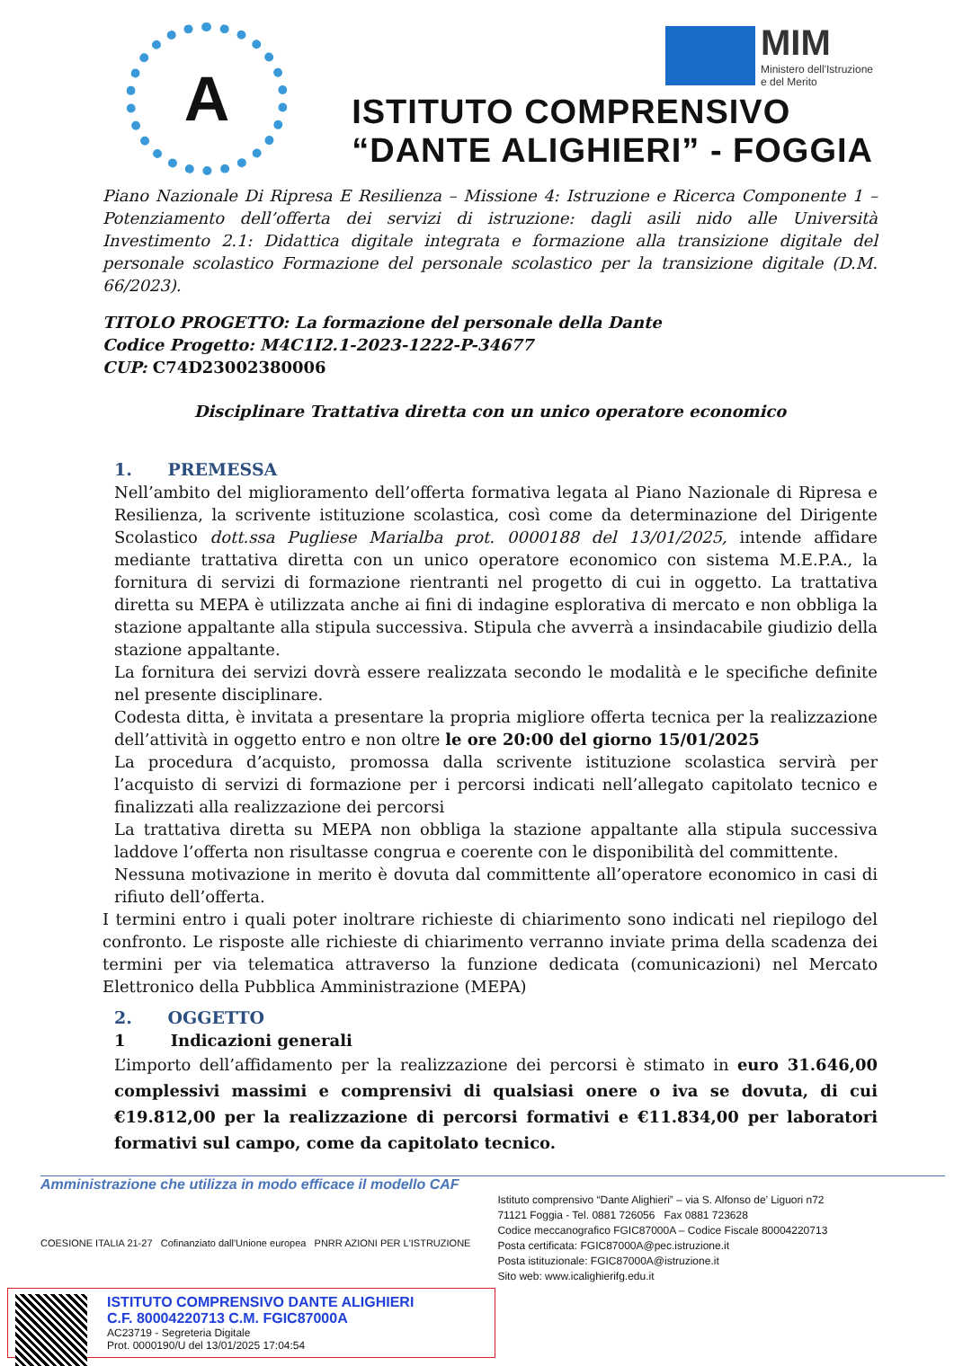A
MIM
Ministero dell'Istruzione
e del Merito
ISTITUTO COMPRENSIVO
“DANTE ALIGHIERI” - FOGGIA
Piano Nazionale Di Ripresa E Resilienza – Missione 4: Istruzione e Ricerca Componente 1 – Potenziamento dell’offerta dei servizi di istruzione: dagli asili nido alle Università Investimento 2.1: Didattica digitale integrata e formazione alla transizione digitale del personale scolastico Formazione del personale scolastico per la transizione digitale (D.M. 66/2023).
TITOLO PROGETTO: La formazione del personale della Dante
Codice Progetto: M4C1I2.1-2023-1222-P-34677
CUP: C74D23002380006
Disciplinare Trattativa diretta con un unico operatore economico
1. PREMESSA
Nell’ambito del miglioramento dell’offerta formativa legata al Piano Nazionale di Ripresa e Resilienza, la scrivente istituzione scolastica, così come da determinazione del Dirigente Scolastico dott.ssa Pugliese Marialba prot. 0000188 del 13/01/2025, intende affidare mediante trattativa diretta con un unico operatore economico con sistema M.E.P.A., la fornitura di servizi di formazione rientranti nel progetto di cui in oggetto. La trattativa diretta su MEPA è utilizzata anche ai fini di indagine esplorativa di mercato e non obbliga la stazione appaltante alla stipula successiva. Stipula che avverrà a insindacabile giudizio della stazione appaltante.
La fornitura dei servizi dovrà essere realizzata secondo le modalità e le specifiche definite nel presente disciplinare.
Codesta ditta, è invitata a presentare la propria migliore offerta tecnica per la realizzazione dell’attività in oggetto entro e non oltre le ore 20:00 del giorno 15/01/2025
La procedura d’acquisto, promossa dalla scrivente istituzione scolastica servirà per l’acquisto di servizi di formazione per i percorsi indicati nell’allegato capitolato tecnico e finalizzati alla realizzazione dei percorsi
La trattativa diretta su MEPA non obbliga la stazione appaltante alla stipula successiva laddove l’offerta non risultasse congrua e coerente con le disponibilità del committente.
Nessuna motivazione in merito è dovuta dal committente all’operatore economico in casi di rifiuto dell’offerta.
I termini entro i quali poter inoltrare richieste di chiarimento sono indicati nel riepilogo del confronto. Le risposte alle richieste di chiarimento verranno inviate prima della scadenza dei termini per via telematica attraverso la funzione dedicata (comunicazioni) nel Mercato Elettronico della Pubblica Amministrazione (MEPA)
2. OGGETTO
1 Indicazioni generali
L’importo dell’affidamento per la realizzazione dei percorsi è stimato in euro 31.646,00 complessivi massimi e comprensivi di qualsiasi onere o iva se dovuta, di cui €19.812,00 per la realizzazione di percorsi formativi e €11.834,00 per laboratori formativi sul campo, come da capitolato tecnico.
Amministrazione che utilizza in modo efficace il modello CAF
COESIONE ITALIA 21-27 Cofinanziato dall'Unione europea PNRR AZIONI PER L'ISTRUZIONE
Istituto comprensivo “Dante Alighieri” – via S. Alfonso de’ Liguori n72
71121 Foggia - Tel. 0881 726056 Fax 0881 723628
Codice meccanografico FGIC87000A – Codice Fiscale 80004220713
Posta certificata: FGIC87000A@pec.istruzione.it
Posta istituzionale: FGIC87000A@istruzione.it
Sito web: www.icalighierifg.edu.it
ISTITUTO COMPRENSIVO DANTE ALIGHIERI
C.F. 80004220713 C.M. FGIC87000A
AC23719 - Segreteria Digitale
Prot. 0000190/U del 13/01/2025 17:04:54